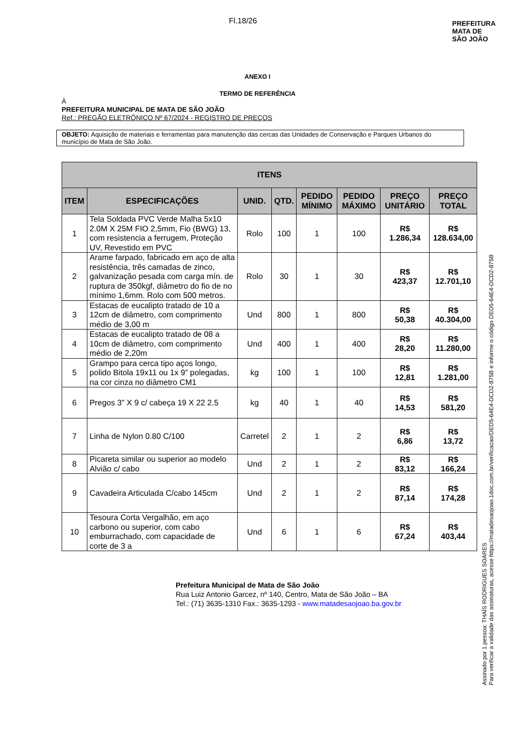Fl.18/26
PREFEITURA
MATA DE
SÃO JOÃO
ANEXO I
TERMO DE REFERÊNCIA
À
PREFEITURA MUNICIPAL DE MATA DE SÃO JOÃO
Ref.: PREGÃO ELETRÔNICO Nº 67/2024 - REGISTRO DE PREÇOS
OBJETO: Aquisição de materiais e ferramentas para manutenção das cercas das Unidades de Conservação e Parques Urbanos do município de Mata de São João.
| ITENS | | | | | | | |
| --- | --- | --- | --- | --- | --- | --- | --- |
| ITEM | ESPECIFICAÇÕES | UNID. | QTD. | PEDIDO MÍNIMO | PEDIDO MÁXIMO | PREÇO UNITÁRIO | PREÇO TOTAL |
| 1 | Tela Soldada PVC Verde Malha 5x10 2.0M X 25M FIO 2,5mm, Fio (BWG) 13, com resistencia a ferrugem, Proteção UV, Revestido em PVC | Rolo | 100 | 1 | 100 | R$ 1.286,34 | R$ 128.634,00 |
| 2 | Arame farpado, fabricado em aço de alta resistência, três camadas de zinco, galvanização pesada com carga mín. de ruptura de 350kgf, diâmetro do fio de no mínimo 1,6mm. Rolo com 500 metros. | Rolo | 30 | 1 | 30 | R$ 423,37 | R$ 12.701,10 |
| 3 | Estacas de eucalipto tratado de 10 a 12cm de diâmetro, com comprimento médio de 3,00 m | Und | 800 | 1 | 800 | R$ 50,38 | R$ 40.304,00 |
| 4 | Estacas de eucalipto tratado de 08 a 10cm de diâmetro, com comprimento médio de 2,20m | Und | 400 | 1 | 400 | R$ 28,20 | R$ 11.280,00 |
| 5 | Grampo para cerca tipo aços longo, polido Bitola 19x11 ou 1x 9” polegadas, na cor cinza no diâmetro CM1 | kg | 100 | 1 | 100 | R$ 12,81 | R$ 1.281,00 |
| 6 | Pregos 3" X 9 c/ cabeça 19 X 22 2.5 | kg | 40 | 1 | 40 | R$ 14,53 | R$ 581,20 |
| 7 | Linha de Nylon 0.80 C/100 | Carretel | 2 | 1 | 2 | R$ 6,86 | R$ 13,72 |
| 8 | Picareta similar ou superior ao modelo Alvião c/ cabo | Und | 2 | 1 | 2 | R$ 83,12 | R$ 166,24 |
| 9 | Cavadeira Articulada C/cabo 145cm | Und | 2 | 1 | 2 | R$ 87,14 | R$ 174,28 |
| 10 | Tesoura Corta Vergalhão, em aço carbono ou superior, com cabo emburrachado, com capacidade de corte de 3 a | Und | 6 | 1 | 6 | R$ 67,24 | R$ 403,44 |
Assinado por 1 pessoa: THAÍS RODRIGUES SOARES
Para verificar a validade das assinaturas, acesse https://matadesaojoao.1doc.com.br/verificacao/DED5-64E4-DCD2-875B e informe o código DED5-64E4-DCD2-875B
Prefeitura Municipal de Mata de São João
Rua Luiz Antonio Garcez, nº 140, Centro, Mata de São João – BA
Tel.: (71) 3635-1310 Fax.: 3635-1293 - www.matadesaojoao.ba.gov.br